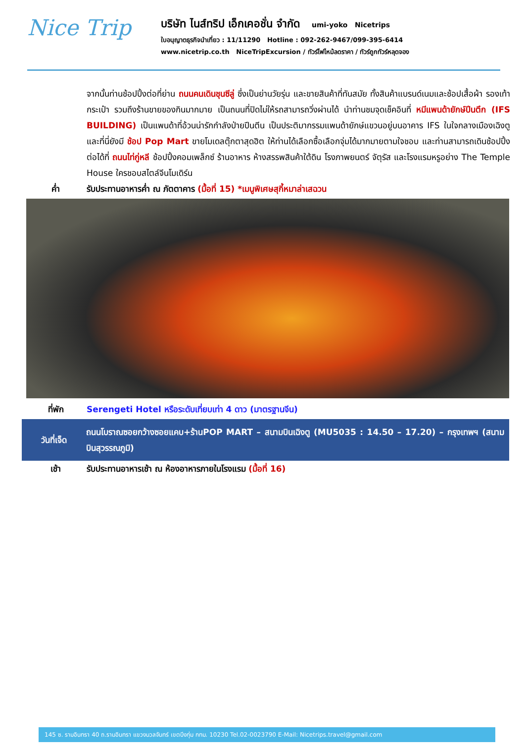Nice Trip
บริษัท ไนส์ทริป เอ็กเคอชั่น จำกัด umi-yoko Nicetrips
ใบอนุญาตธุรกิจนำเที่ยว : 11/11290 Hotline : 092-262-9467/099-395-6414
www.nicetrip.co.th NiceTripExcursion / ทัวร์ไฟไหม้ลดราคา / ทัวร์ถูกทัวร์หลุดจอง
จากนั้นท่านช้อปปิ้งต่อที่ย่าน ถนนคนเดินชุนซีลู่ ซึ่งเป็นย่านวัยรุ่น และขายสินค้าที่ทันสมัย ทั้งสินค้าแบรนด์เนมและช้อปเสื้อผ้า รองเท้า กระเป๋า รวมถึงร้านขายของกินมากมาย เป็นถนนที่ปิดไม่ให้รถสามารถวิ่งผ่านได้ นำท่านชมจุดเช็คอินที่ หมีแพนด้ายักษ์ปีนตึก (IFS BUILDING) เป็นแพนด้าที่อ้วนน่ารักกำลังป่ายปีนตีน เป็นประติมากรรมแพนด้ายักษ์แขวนอยู่บนอาคาร IFS ในใจกลางเมืองเฉิงตู และที่นี่ยังมี ช้อป Pop Mart ขายโมเดลตุ๊กตาสุดฮิต ให้ท่านได้เลือกซื้อเลือกจุ่มได้มากมายตามใจชอบ และท่านสามารถเดินช้อปปิ้งต่อได้ที่ ถนนไท่กู่หลี ช้อปปิ้งคอมเพล็กซ์ ร้านอาหาร ห้างสรรพสินค้าใต้ดิน โรงภาพยนตร์ จัตุรัส และโรงแรมหรูอย่าง The Temple House ใครชอบสไตล์จีนโมเดิร์น
ค่ำ รับประทานอาหารค่ำ ณ ภัตตาคาร (มื้อที่ 15) *เมนูพิเศษสุกี้หมาล่าเสฉวน
ที่พัก Serengeti Hotel หรือระดับเที่ยบเท่า 4 ดาว (มาตรฐานจีน)
วันที่เจ็ด ถนนโบราณซอยกว้างซอยแคบ+ร้านPOP MART – สนามบินเฉิงตู (MU5035 : 14.50 – 17.20) – กรุงเทพฯ (สนามบินสุวรรณภูมิ)
เช้า รับประทานอาหารเช้า ณ ห้องอาหารภายในโรงแรม (มื้อที่ 16)
145 ซ. รามอินทรา 40 ถ.รามอินทรา แขวงนวลจันทร์ เขตบึงกุ่ม กทม. 10230 Tel.02-0023790 E-Mail: Nicetrips.travel@gmail.com